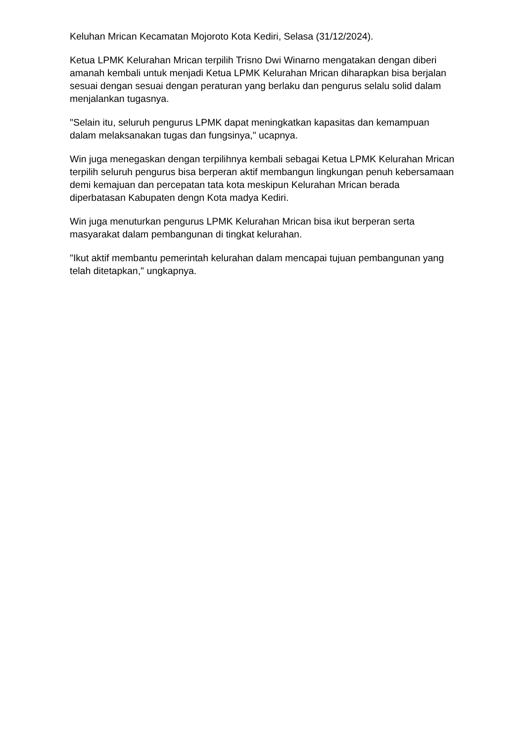Keluhan Mrican Kecamatan Mojoroto Kota Kediri, Selasa (31/12/2024).
Ketua LPMK Kelurahan Mrican terpilih Trisno Dwi Winarno mengatakan dengan diberi amanah kembali untuk menjadi Ketua LPMK Kelurahan Mrican diharapkan bisa berjalan sesuai dengan sesuai dengan peraturan yang berlaku dan pengurus selalu solid dalam menjalankan tugasnya.
"Selain itu, seluruh pengurus LPMK dapat meningkatkan kapasitas dan kemampuan dalam melaksanakan tugas dan fungsinya," ucapnya.
Win juga menegaskan dengan terpilihnya kembali sebagai Ketua LPMK Kelurahan Mrican terpilih seluruh pengurus bisa berperan aktif membangun lingkungan penuh kebersamaan demi kemajuan dan percepatan tata kota meskipun Kelurahan Mrican berada diperbatasan Kabupaten dengn Kota madya Kediri.
Win juga menuturkan pengurus LPMK Kelurahan Mrican bisa ikut berperan serta masyarakat dalam pembangunan di tingkat kelurahan.
"Ikut aktif membantu pemerintah kelurahan dalam mencapai tujuan pembangunan yang telah ditetapkan," ungkapnya.